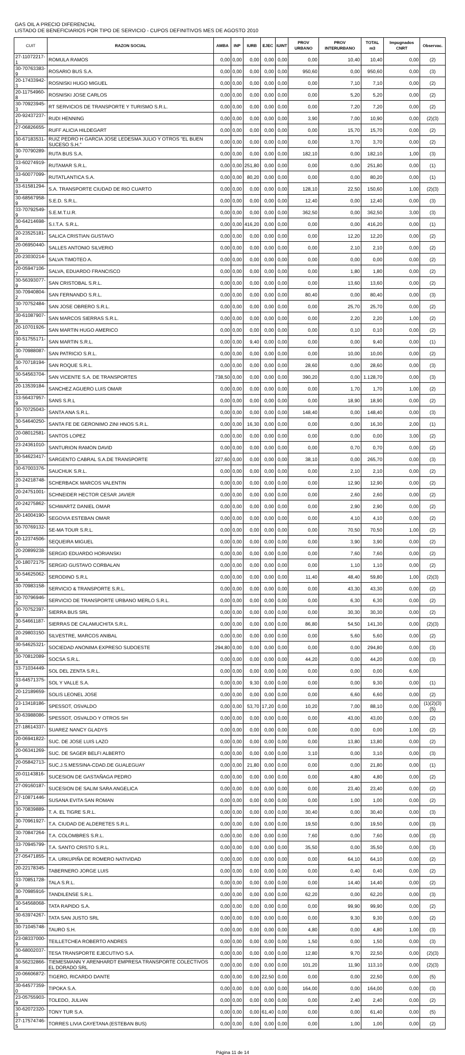GAS OIL A PRECIO DIFERENCIAL
LISTADO DE BENEFICIARIOS POR TIPO DE SERVICIO - CUPOS DEFINITIVOS MES DE AGOSTO 2010
| CUIT | RAZON SOCIAL | AMBA | INP | IURB | EJEC | IUINT | PROV URBANO | PROV INTERURBANO | TOTAL m3 | Impugnados CNRT | Observac. |
| --- | --- | --- | --- | --- | --- | --- | --- | --- | --- | --- | --- |
| 27-11072217-1 | ROMULA RAMOS | 0,00 | 0,00 | 0,00 | 0,00 | 0,00 | 0,00 | 10,40 | 10,40 | 0,00 | (2) |
| 30-70763383-9 | ROSARIO BUS S.A. | 0,00 | 0,00 | 0,00 | 0,00 | 0,00 | 950,60 | 0,00 | 950,60 | 0,00 | (3) |
| 20-17433942-3 | ROSNISKI HUGO MIGUEL | 0,00 | 0,00 | 0,00 | 0,00 | 0,00 | 0,00 | 7,10 | 7,10 | 0,00 | (2) |
| 20-11754960-8 | ROSNISKI JOSE CARLOS | 0,00 | 0,00 | 0,00 | 0,00 | 0,00 | 0,00 | 5,20 | 5,20 | 0,00 | (2) |
| 30-70923945-3 | RT SERVICIOS DE TRANSPORTE Y TURISMO S.R.L. | 0,00 | 0,00 | 0,00 | 0,00 | 0,00 | 0,00 | 7,20 | 7,20 | 0,00 | (2) |
| 20-92437237-1 | RUDI HENNING | 0,00 | 0,00 | 0,00 | 0,00 | 0,00 | 3,90 | 7,00 | 10,90 | 0,00 | (2)(3) |
| 27-06826655-1 | RUFF ALICIA HILDEGART | 0,00 | 0,00 | 0,00 | 0,00 | 0,00 | 0,00 | 15,70 | 15,70 | 0,00 | (2) |
| 30-67183531-6 | RUIZ PEDRO H GARCIA JOSE LEDESMA JULIO Y OTROS "EL BUEN SUCESO S.H." | 0,00 | 0,00 | 0,00 | 0,00 | 0,00 | 0,00 | 3,70 | 3,70 | 0,00 | (2) |
| 30-70790289-9 | RUTA BUS S.A. | 0,00 | 0,00 | 0,00 | 0,00 | 0,00 | 182,10 | 0,00 | 182,10 | 1,00 | (3) |
| 33-60274919-9 | RUTAMAR S.R.L. | 0,00 | 0,00 | 251,80 | 0,00 | 0,00 | 0,00 | 0,00 | 251,80 | 0,00 | (1) |
| 33-60077099-9 | RUTATLANTICA S.A. | 0,00 | 0,00 | 80,20 | 0,00 | 0,00 | 0,00 | 0,00 | 80,20 | 0,00 | (1) |
| 33-61581294-9 | S.A. TRANSPORTE CIUDAD DE RIO CUARTO | 0,00 | 0,00 | 0,00 | 0,00 | 0,00 | 128,10 | 22,50 | 150,60 | 1,00 | (2)(3) |
| 30-68567958-9 | S.E.D. S.R.L. | 0,00 | 0,00 | 0,00 | 0,00 | 0,00 | 12,40 | 0,00 | 12,40 | 0,00 | (3) |
| 33-70792549-9 | S.E.M.T.U.R. | 0,00 | 0,00 | 0,00 | 0,00 | 0,00 | 362,50 | 0,00 | 362,50 | 3,00 | (3) |
| 30-64214698-6 | S.I.T.A. S.R.L. | 0,00 | 0,00 | 416,20 | 0,00 | 0,00 | 0,00 | 0,00 | 416,20 | 0,00 | (1) |
| 20-23525181-8 | SALICA CRISTIAN GUSTAVO | 0,00 | 0,00 | 0,00 | 0,00 | 0,00 | 0,00 | 12,20 | 12,20 | 0,00 | (2) |
| 20-06950440-0 | SALLES ANTONIO SILVERIO | 0,00 | 0,00 | 0,00 | 0,00 | 0,00 | 0,00 | 2,10 | 2,10 | 0,00 | (2) |
| 20-23030214-4 | SALVA TIMOTEO A. | 0,00 | 0,00 | 0,00 | 0,00 | 0,00 | 0,00 | 0,00 | 0,00 | 0,00 | (2) |
| 20-05947106-7 | SALVA, EDUARDO FRANCISCO | 0,00 | 0,00 | 0,00 | 0,00 | 0,00 | 0,00 | 1,80 | 1,80 | 0,00 | (2) |
| 30-56393077-9 | SAN CRISTOBAL S.R.L. | 0,00 | 0,00 | 0,00 | 0,00 | 0,00 | 0,00 | 13,60 | 13,60 | 0,00 | (2) |
| 30-70940804-2 | SAN FERNANDO S.R.L. | 0,00 | 0,00 | 0,00 | 0,00 | 0,00 | 80,40 | 0,00 | 80,40 | 0,00 | (3) |
| 30-70752484-3 | SAN JOSE OBRERO S.R.L. | 0,00 | 0,00 | 0,00 | 0,00 | 0,00 | 0,00 | 25,70 | 25,70 | 0,00 | (2) |
| 30-61087907-8 | SAN MARCOS SIERRAS S.R.L. | 0,00 | 0,00 | 0,00 | 0,00 | 0,00 | 0,00 | 2,20 | 2,20 | 1,00 | (2) |
| 20-10701926-0 | SAN MARTIN HUGO AMERICO | 0,00 | 0,00 | 0,00 | 0,00 | 0,00 | 0,00 | 0,10 | 0,10 | 0,00 | (2) |
| 30-51755171-2 | SAN MARTIN S.R.L. | 0,00 | 0,00 | 9,40 | 0,00 | 0,00 | 0,00 | 0,00 | 9,40 | 0,00 | (1) |
| 30-70988087-6 | SAN PATRICIO S.R.L. | 0,00 | 0,00 | 0,00 | 0,00 | 0,00 | 0,00 | 10,00 | 10,00 | 0,00 | (2) |
| 30-70718194-6 | SAN ROQUE S.R.L. | 0,00 | 0,00 | 0,00 | 0,00 | 0,00 | 28,60 | 0,00 | 28,60 | 0,00 | (3) |
| 30-54563704-5 | SAN VICENTE S.A. DE TRANSPORTES | 738,50 | 0,00 | 0,00 | 0,00 | 0,00 | 390,20 | 0,00 | 1.128,70 | 0,00 | (3) |
| 20-13539184-1 | SANCHEZ AGUERO LUIS OMAR | 0,00 | 0,00 | 0,00 | 0,00 | 0,00 | 0,00 | 1,70 | 1,70 | 1,00 | (2) |
| 33-56437957-9 | SANS S.R.L | 0,00 | 0,00 | 0,00 | 0,00 | 0,00 | 0,00 | 18,90 | 18,90 | 0,00 | (2) |
| 30-70725043-3 | SANTA ANA S.R.L. | 0,00 | 0,00 | 0,00 | 0,00 | 0,00 | 148,40 | 0,00 | 148,40 | 0,00 | (3) |
| 30-54640250-5 | SANTA FE DE GERONIMO ZINI HNOS S.R.L. | 0,00 | 0,00 | 16,30 | 0,00 | 0,00 | 0,00 | 0,00 | 16,30 | 2,00 | (1) |
| 20-08012581-0 | SANTOS LOPEZ | 0,00 | 0,00 | 0,00 | 0,00 | 0,00 | 0,00 | 0,00 | 0,00 | 3,00 | (2) |
| 23-24361010-9 | SANTURION RAMON DAVID | 0,00 | 0,00 | 0,00 | 0,00 | 0,00 | 0,00 | 0,70 | 0,70 | 0,00 | (2) |
| 30-54623417-3 | SARGENTO CABRAL S.A.DE TRANSPORTE | 227,60 | 0,00 | 0,00 | 0,00 | 0,00 | 38,10 | 0,00 | 265,70 | 0,00 | (3) |
| 30-67003376-3 | SAUCHUK S.R.L. | 0,00 | 0,00 | 0,00 | 0,00 | 0,00 | 0,00 | 2,10 | 2,10 | 0,00 | (2) |
| 20-24218748-3 | SCHERBACK MARCOS VALENTIN | 0,00 | 0,00 | 0,00 | 0,00 | 0,00 | 0,00 | 12,90 | 12,90 | 0,00 | (2) |
| 20-24751001-0 | SCHNEIDER HECTOR CESAR JAVIER | 0,00 | 0,00 | 0,00 | 0,00 | 0,00 | 0,00 | 2,60 | 2,60 | 0,00 | (2) |
| 20-24275862-6 | SCHWARTZ DANIEL OMAR | 0,00 | 0,00 | 0,00 | 0,00 | 0,00 | 0,00 | 2,90 | 2,90 | 0,00 | (2) |
| 20-14004190-5 | SEGOVIA ESTEBAN OMAR | 0,00 | 0,00 | 0,00 | 0,00 | 0,00 | 0,00 | 4,10 | 4,10 | 0,00 | (2) |
| 30-70769132-4 | SE-MA TOUR S.R.L. | 0,00 | 0,00 | 0,00 | 0,00 | 0,00 | 0,00 | 70,50 | 70,50 | 1,00 | (2) |
| 20-12374506-0 | SEQUEIRA MIGUEL | 0,00 | 0,00 | 0,00 | 0,00 | 0,00 | 0,00 | 3,90 | 3,90 | 0,00 | (2) |
| 20-20899238-5 | SERGIO EDUARDO HORIANSKI | 0,00 | 0,00 | 0,00 | 0,00 | 0,00 | 0,00 | 7,60 | 7,60 | 0,00 | (2) |
| 20-18072175-5 | SERGIO GUSTAVO CORBALAN | 0,00 | 0,00 | 0,00 | 0,00 | 0,00 | 0,00 | 1,10 | 1,10 | 0,00 | (2) |
| 30-54625062-4 | SERODINO S.R.L | 0,00 | 0,00 | 0,00 | 0,00 | 0,00 | 11,40 | 48,40 | 59,80 | 1,00 | (2)(3) |
| 30-70983158-1 | SERVICIO & TRANSPORTE S.R.L. | 0,00 | 0,00 | 0,00 | 0,00 | 0,00 | 0,00 | 43,30 | 43,30 | 0,00 | (2) |
| 30-70796946-2 | SERVICIO DE TRANSPORTE URBANO MERLO S.R.L. | 0,00 | 0,00 | 0,00 | 0,00 | 0,00 | 0,00 | 6,30 | 6,30 | 0,00 | (2) |
| 30-70752397-9 | SIERRA BUS SRL | 0,00 | 0,00 | 0,00 | 0,00 | 0,00 | 0,00 | 30,30 | 30,30 | 0,00 | (2) |
| 30-54661187-2 | SIERRAS DE CALAMUCHITA S.R.L. | 0,00 | 0,00 | 0,00 | 0,00 | 0,00 | 86,80 | 54,50 | 141,30 | 0,00 | (2)(3) |
| 20-29803150-8 | SILVESTRE, MARCOS ANIBAL | 0,00 | 0,00 | 0,00 | 0,00 | 0,00 | 0,00 | 5,60 | 5,60 | 0,00 | (2) |
| 30-54625321-6 | SOCIEDAD ANONIMA EXPRESO SUDOESTE | 294,80 | 0,00 | 0,00 | 0,00 | 0,00 | 0,00 | 0,00 | 294,80 | 0,00 | (3) |
| 30-70812089-4 | SOCSA S.R.L. | 0,00 | 0,00 | 0,00 | 0,00 | 0,00 | 44,20 | 0,00 | 44,20 | 0,00 | (3) |
| 33-71034449-9 | SOL DEL ZENTA S.R.L. | 0,00 | 0,00 | 0,00 | 0,00 | 0,00 | 0,00 | 0,00 | 0,00 | 6,00 | |
| 33-64571375-9 | SOL Y VALLE S.A. | 0,00 | 0,00 | 9,30 | 0,00 | 0,00 | 0,00 | 0,00 | 9,30 | 0,00 | (1) |
| 20-12189659-2 | SOLIS LEONEL JOSE | 0,00 | 0,00 | 0,00 | 0,00 | 0,00 | 0,00 | 6,60 | 6,60 | 0,00 | (2) |
| 23-13418186-9 | SPESSOT, OSVALDO | 0,00 | 0,00 | 53,70 | 17,20 | 0,00 | 10,20 | 7,00 | 88,10 | 0,00 | (1)(2)(3)(5) |
| 30-63988086-5 | SPESSOT, OSVALDO Y OTROS SH | 0,00 | 0,00 | 0,00 | 0,00 | 0,00 | 0,00 | 43,00 | 43,00 | 0,00 | (2) |
| 27-18614337-5 | SUAREZ NANCY GLADYS | 0,00 | 0,00 | 0,00 | 0,00 | 0,00 | 0,00 | 0,00 | 0,00 | 1,00 | (2) |
| 20-06941822-9 | SUC. DE JOSE LUIS LAZO | 0,00 | 0,00 | 0,00 | 0,00 | 0,00 | 0,00 | 13,80 | 13,80 | 0,00 | (2) |
| 20-06341269-5 | SUC. DE SAGER BELFI ALBERTO | 0,00 | 0,00 | 0,00 | 0,00 | 0,00 | 3,10 | 0,00 | 3,10 | 0,00 | (3) |
| 20-05842713-7 | SUC.J.S.MESSINA-CDAD.DE GUALEGUAY | 0,00 | 0,00 | 21,80 | 0,00 | 0,00 | 0,00 | 0,00 | 21,80 | 0,00 | (1) |
| 20-01143816-5 | SUCESION DE GASTAÑAGA PEDRO | 0,00 | 0,00 | 0,00 | 0,00 | 0,00 | 0,00 | 4,80 | 4,80 | 0,00 | (2) |
| 27-09160187-2 | SUCESION DE SALIM SARA ANGELICA | 0,00 | 0,00 | 0,00 | 0,00 | 0,00 | 0,00 | 23,40 | 23,40 | 0,00 | (2) |
| 27-10871446-3 | SUSANA EVITA SAN ROMAN | 0,00 | 0,00 | 0,00 | 0,00 | 0,00 | 0,00 | 1,00 | 1,00 | 0,00 | (2) |
| 30-70839889-2 | T. A. EL TIGRE S.R.L. | 0,00 | 0,00 | 0,00 | 0,00 | 0,00 | 30,40 | 0,00 | 30,40 | 0,00 | (3) |
| 30-70961927-2 | T.A. CIUDAD DE ALDERETES S.R.L. | 0,00 | 0,00 | 0,00 | 0,00 | 0,00 | 19,50 | 0,00 | 19,50 | 0,00 | (3) |
| 30-70847264-2 | T.A. COLOMBRES S.R.L. | 0,00 | 0,00 | 0,00 | 0,00 | 0,00 | 7,60 | 0,00 | 7,60 | 0,00 | (3) |
| 33-70945799-9 | T.A. SANTO CRISTO S.R.L. | 0,00 | 0,00 | 0,00 | 0,00 | 0,00 | 35,50 | 0,00 | 35,50 | 0,00 | (3) |
| 27-05471855-7 | T.A. URKUPIÑA DE ROMERO NATIVIDAD | 0,00 | 0,00 | 0,00 | 0,00 | 0,00 | 0,00 | 64,10 | 64,10 | 0,00 | (2) |
| 20-22178345-0 | TABERNERO JORGE LUIS | 0,00 | 0,00 | 0,00 | 0,00 | 0,00 | 0,00 | 0,40 | 0,40 | 0,00 | (2) |
| 33-70851728-9 | TALA S.R.L. | 0,00 | 0,00 | 0,00 | 0,00 | 0,00 | 0,00 | 14,40 | 14,40 | 0,00 | (2) |
| 30-70985916-8 | TANDILENSE S.R.L. | 0,00 | 0,00 | 0,00 | 0,00 | 0,00 | 62,20 | 0,00 | 62,20 | 0,00 | (3) |
| 30-54568068-4 | TATA RAPIDO S.A. | 0,00 | 0,00 | 0,00 | 0,00 | 0,00 | 0,00 | 99,90 | 99,90 | 0,00 | (2) |
| 30-63974267-5 | TATA SAN JUSTO SRL | 0,00 | 0,00 | 0,00 | 0,00 | 0,00 | 0,00 | 9,30 | 9,30 | 0,00 | (2) |
| 30-71045748-0 | TAURO S.H. | 0,00 | 0,00 | 0,00 | 0,00 | 0,00 | 4,80 | 0,00 | 4,80 | 1,00 | (3) |
| 23-08337000-9 | TEILLETCHEA ROBERTO ANDRES | 0,00 | 0,00 | 0,00 | 0,00 | 0,00 | 1,50 | 0,00 | 1,50 | 0,00 | (3) |
| 30-68002037-6 | TESA TRANSPORTE EJECUTIVO S.A. | 0,00 | 0,00 | 0,00 | 0,00 | 0,00 | 12,80 | 9,70 | 22,50 | 0,00 | (2)(3) |
| 30-56232866-8 | TIEMESMANN Y ARENHARDT EMPRESA TRANSPORTE COLECTIVOS EL DORADO SRL | 0,00 | 0,00 | 0,00 | 0,00 | 0,00 | 101,20 | 11,90 | 113,10 | 0,00 | (2)(3) |
| 20-06606872-3 | TIGERO, RICARDO DANTE | 0,00 | 0,00 | 0,00 | 22,50 | 0,00 | 0,00 | 0,00 | 22,50 | 0,00 | (5) |
| 30-64577359-0 | TIPOKA S.A. | 0,00 | 0,00 | 0,00 | 0,00 | 0,00 | 164,00 | 0,00 | 164,00 | 0,00 | (3) |
| 23-05755903-9 | TOLEDO, JULIAN | 0,00 | 0,00 | 0,00 | 0,00 | 0,00 | 0,00 | 2,40 | 2,40 | 0,00 | (2) |
| 30-62072320-3 | TONY TUR S.A. | 0,00 | 0,00 | 0,00 | 61,40 | 0,00 | 0,00 | 0,00 | 61,40 | 0,00 | (5) |
| 27-17574746-5 | TORRES LIVIA CAYETANA (ESTEBAN BUS) | 0,00 | 0,00 | 0,00 | 0,00 | 0,00 | 0,00 | 1,00 | 1,00 | 0,00 | (2) |
Página 11 de 14